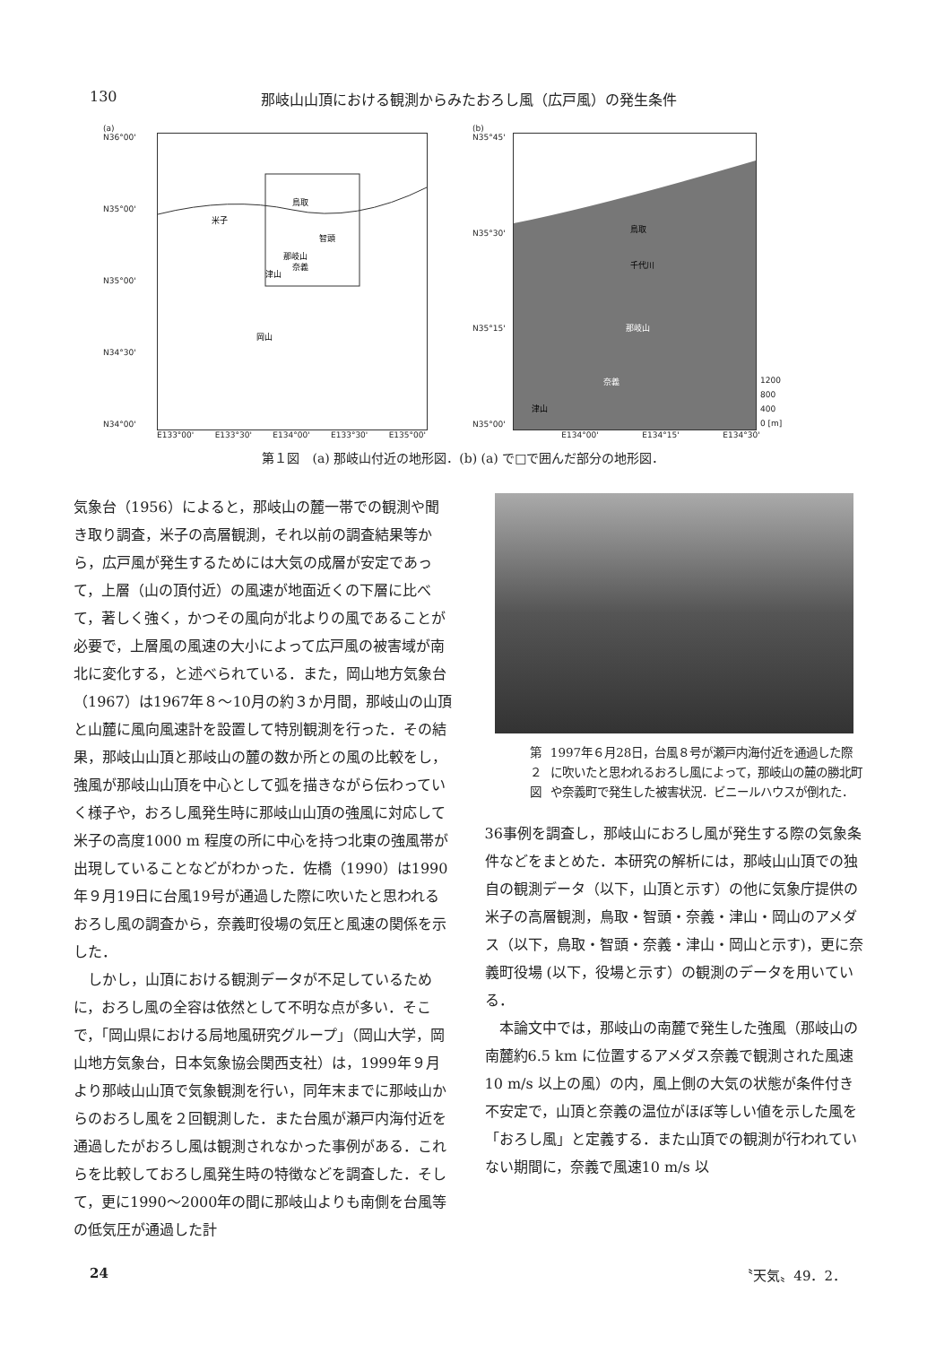130 那岐山山頂における観測からみたおろし風（広戸風）の発生条件
(a)
N36°00'
N35°00'
N35°00'
N34°30'
N34°00'
鳥取
米子
智頭
那岐山
奈義
津山
岡山
E133°00' E133°30' E134°00' E133°30' E135°00'
(b)
N35°45'
N35°30'
N35°15'
N35°00'
鳥取
那岐山
奈義
津山
千代川
1200
800
400
0 [m]
E134°00' E134°15' E134°30'
第１図　(a) 那岐山付近の地形図．(b) (a) で□で囲んだ部分の地形図．
気象台（1956）によると，那岐山の麓一帯での観測や聞き取り調査，米子の高層観測，それ以前の調査結果等から，広戸風が発生するためには大気の成層が安定であって，上層（山の頂付近）の風速が地面近くの下層に比べて，著しく強く，かつその風向が北よりの風であることが必要で，上層風の風速の大小によって広戸風の被害域が南北に変化する，と述べられている．また，岡山地方気象台（1967）は1967年８～10月の約３か月間，那岐山の山頂と山麓に風向風速計を設置して特別観測を行った．その結果，那岐山山頂と那岐山の麓の数か所との風の比較をし，強風が那岐山山頂を中心として弧を描きながら伝わっていく様子や，おろし風発生時に那岐山山頂の強風に対応して米子の高度1000 m 程度の所に中心を持つ北東の強風帯が出現していることなどがわかった．佐橋（1990）は1990年９月19日に台風19号が通過した際に吹いたと思われるおろし風の調査から，奈義町役場の気圧と風速の関係を示した．
　しかし，山頂における観測データが不足しているために，おろし風の全容は依然として不明な点が多い．そこで，「岡山県における局地風研究グループ」（岡山大学，岡山地方気象台，日本気象協会関西支社）は，1999年９月より那岐山山頂で気象観測を行い，同年末までに那岐山からのおろし風を２回観測した．また台風が瀬戸内海付近を通過したがおろし風は観測されなかった事例がある．これらを比較しておろし風発生時の特徴などを調査した．そして，更に1990～2000年の間に那岐山よりも南側を台風等の低気圧が通過した計
第２図 1997年６月28日，台風８号が瀬戸内海付近を通過した際に吹いたと思われるおろし風によって，那岐山の麓の勝北町や奈義町で発生した被害状況．ビニールハウスが倒れた．
36事例を調査し，那岐山におろし風が発生する際の気象条件などをまとめた．本研究の解析には，那岐山山頂での独自の観測データ（以下，山頂と示す）の他に気象庁提供の米子の高層観測，鳥取・智頭・奈義・津山・岡山のアメダス（以下，鳥取・智頭・奈義・津山・岡山と示す)，更に奈義町役場 (以下，役場と示す）の観測のデータを用いている．
　本論文中では，那岐山の南麓で発生した強風（那岐山の南麓約6.5 km に位置するアメダス奈義で観測された風速10 m/s 以上の風）の内，風上側の大気の状態が条件付き不安定で，山頂と奈義の温位がほぼ等しい値を示した風を「おろし風」と定義する．また山頂での観測が行われていない期間に，奈義で風速10 m/s 以
24 〝天気〟49．2．